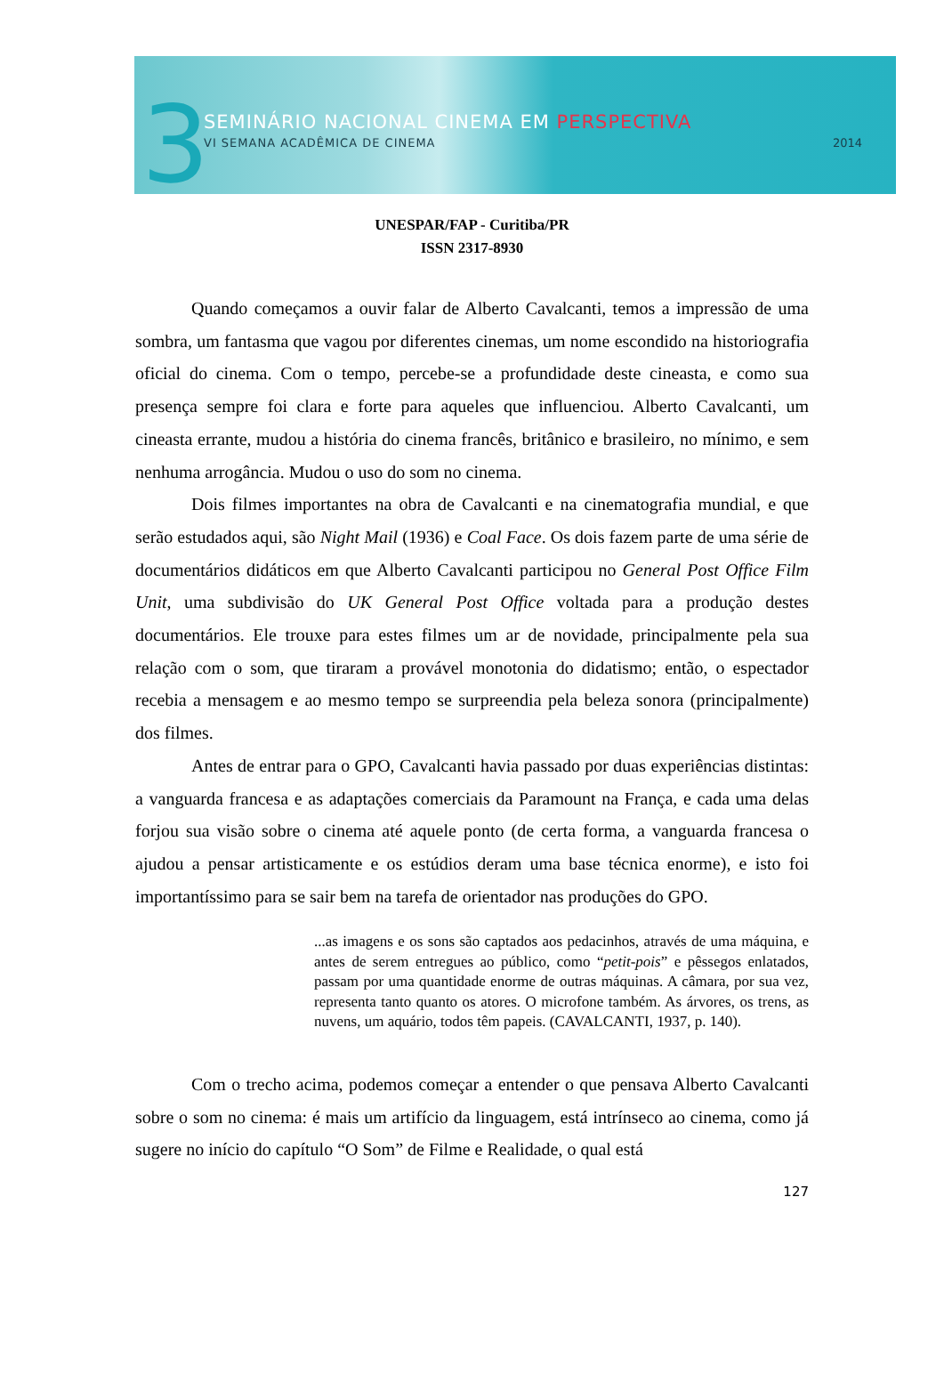3
SEMINÁRIO NACIONAL CINEMA EM PERSPECTIVA
VI SEMANA ACADÊMICA DE CINEMA 2014
UNESPAR/FAP - Curitiba/PR
ISSN 2317-8930
Quando começamos a ouvir falar de Alberto Cavalcanti, temos a impressão de uma sombra, um fantasma que vagou por diferentes cinemas, um nome escondido na historiografia oficial do cinema. Com o tempo, percebe-se a profundidade deste cineasta, e como sua presença sempre foi clara e forte para aqueles que influenciou. Alberto Cavalcanti, um cineasta errante, mudou a história do cinema francês, britânico e brasileiro, no mínimo, e sem nenhuma arrogância. Mudou o uso do som no cinema.
Dois filmes importantes na obra de Cavalcanti e na cinematografia mundial, e que serão estudados aqui, são Night Mail (1936) e Coal Face. Os dois fazem parte de uma série de documentários didáticos em que Alberto Cavalcanti participou no General Post Office Film Unit, uma subdivisão do UK General Post Office voltada para a produção destes documentários. Ele trouxe para estes filmes um ar de novidade, principalmente pela sua relação com o som, que tiraram a provável monotonia do didatismo; então, o espectador recebia a mensagem e ao mesmo tempo se surpreendia pela beleza sonora (principalmente) dos filmes.
Antes de entrar para o GPO, Cavalcanti havia passado por duas experiências distintas: a vanguarda francesa e as adaptações comerciais da Paramount na França, e cada uma delas forjou sua visão sobre o cinema até aquele ponto (de certa forma, a vanguarda francesa o ajudou a pensar artisticamente e os estúdios deram uma base técnica enorme), e isto foi importantíssimo para se sair bem na tarefa de orientador nas produções do GPO.
...as imagens e os sons são captados aos pedacinhos, através de uma máquina, e antes de serem entregues ao público, como “petit-pois” e pêssegos enlatados, passam por uma quantidade enorme de outras máquinas. A câmara, por sua vez, representa tanto quanto os atores. O microfone também. As árvores, os trens, as nuvens, um aquário, todos têm papeis. (CAVALCANTI, 1937, p. 140).
Com o trecho acima, podemos começar a entender o que pensava Alberto Cavalcanti sobre o som no cinema: é mais um artifício da linguagem, está intrínseco ao cinema, como já sugere no início do capítulo “O Som” de Filme e Realidade, o qual está
127